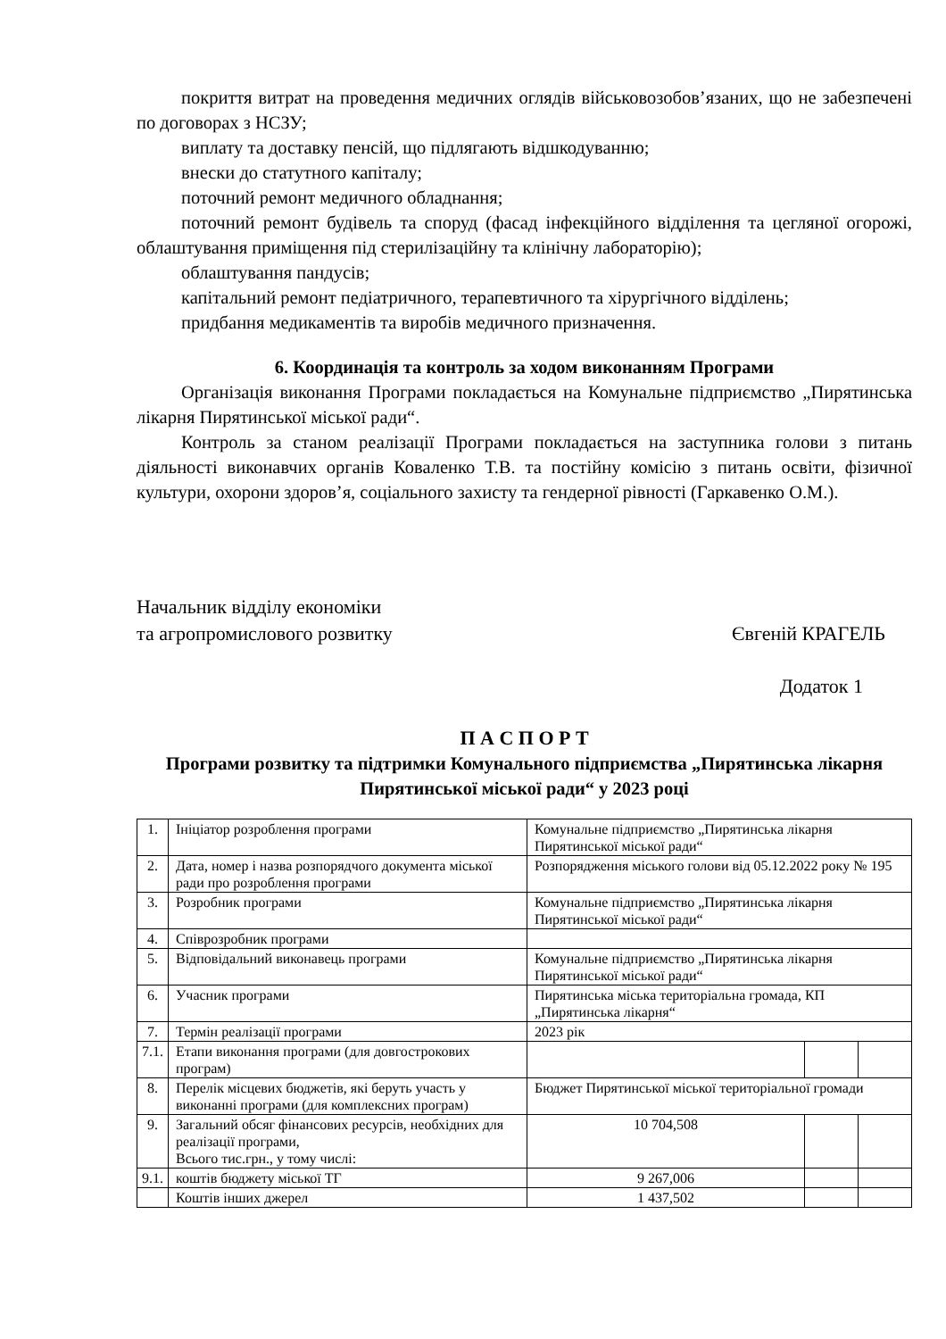покриття витрат на проведення медичних оглядів військовозобов’язаних, що не забезпечені по договорах з НСЗУ;
виплату та доставку пенсій, що підлягають відшкодуванню;
внески до статутного капіталу;
поточний ремонт медичного обладнання;
поточний ремонт будівель та споруд (фасад інфекційного відділення та цегляної огорожі, облаштування приміщення під стерилізаційну та клінічну лабораторію);
облаштування пандусів;
капітальний ремонт педіатричного, терапевтичного та хірургічного відділень;
придбання медикаментів та виробів медичного призначення.
6. Координація та контроль за ходом виконанням Програми
Організація виконання Програми покладається на Комунальне підприємство „Пирятинська лікарня Пирятинської міської ради“.
Контроль за станом реалізації Програми покладається на заступника голови з питань діяльності виконавчих органів Коваленко Т.В. та постійну комісію з питань освіти, фізичної культури, охорони здоров’я, соціального захисту та гендерної рівності (Гаркавенко О.М.).
Начальник відділу економіки
та агропромислового розвитку
Євгеній КРАГЕЛЬ
Додаток 1
П А С П О Р Т
Програми розвитку та підтримки Комунального підприємства „Пирятинська лікарня Пирятинської міської ради“ у 2023 році
| 1. | Ініціатор розроблення програми | Комунальне підприємство „Пирятинська лікарня Пирятинської міської ради“ | | |
| 2. | Дата, номер і назва розпорядчого документа міської ради про розроблення програми | Розпорядження міського голови від 05.12.2022 року № 195 | | |
| 3. | Розробник програми | Комунальне підприємство „Пирятинська лікарня Пирятинської міської ради“ | | |
| 4. | Співрозробник програми | | | |
| 5. | Відповідальний виконавець програми | Комунальне підприємство „Пирятинська лікарня Пирятинської міської ради“ | | |
| 6. | Учасник програми | Пирятинська міська територіальна громада, КП „Пирятинська лікарня“ | | |
| 7. | Термін реалізації програми | 2023 рік | | |
| 7.1. | Етапи виконання програми (для довгострокових програм) | | | |
| 8. | Перелік місцевих бюджетів, які беруть участь у виконанні програми (для комплексних програм) | Бюджет Пирятинської міської територіальної громади | | |
| 9. | Загальний обсяг фінансових ресурсів, необхідних для реалізації програми, Всього тис.грн., у тому числі: | 10 704,508 | | |
| 9.1. | коштів бюджету міської ТГ | 9 267,006 | | |
| | Коштів інших джерел | 1 437,502 | | |